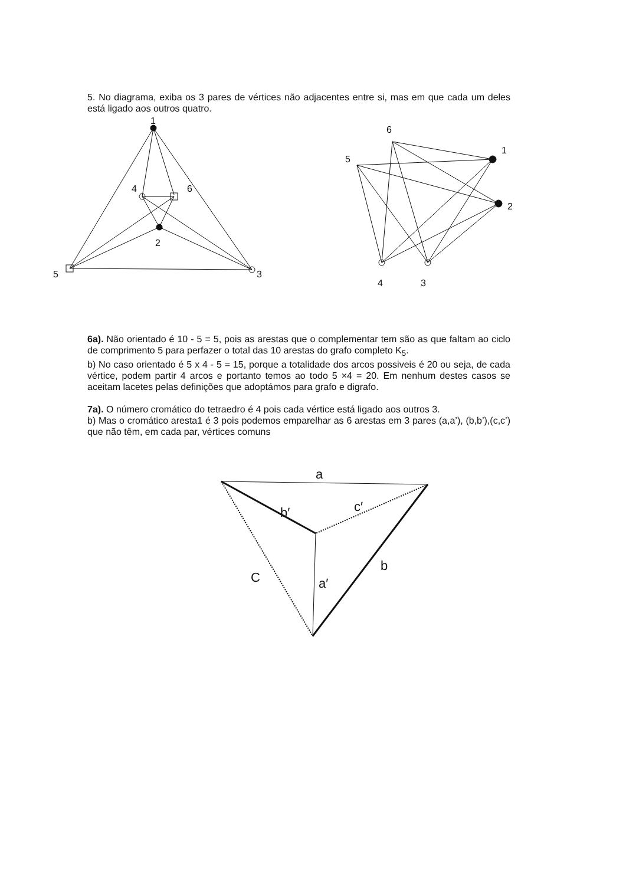5. No diagrama, exiba os 3 pares de vértices não adjacentes entre si, mas em que cada um deles está ligado aos outros quatro.
1
4
6
2
5
3
6
5
1
2
4
3
6a). Não orientado é 10 - 5 = 5, pois as arestas que o complementar tem são as que faltam ao ciclo de comprimento 5 para perfazer o total das 10 arestas do grafo completo K<sub>5</sub>.
b) No caso orientado é 5 x 4 - 5 = 15, porque a totalidade dos arcos possiveis é 20 ou seja, de cada vértice, podem partir 4 arcos e portanto temos ao todo 5 ×4 = 20. Em nenhum destes casos se aceitam lacetes pelas definições que adoptámos para grafo e digrafo.
7a). O número cromático do tetraedro é 4 pois cada vértice está ligado aos outros 3.
b) Mas o cromático aresta1 é 3 pois podemos emparelhar as 6 arestas em 3 pares (a,a’), (b,b’),(c,c’) que não têm, em cada par, vértices comuns
a
b′
c′
C
a′
b